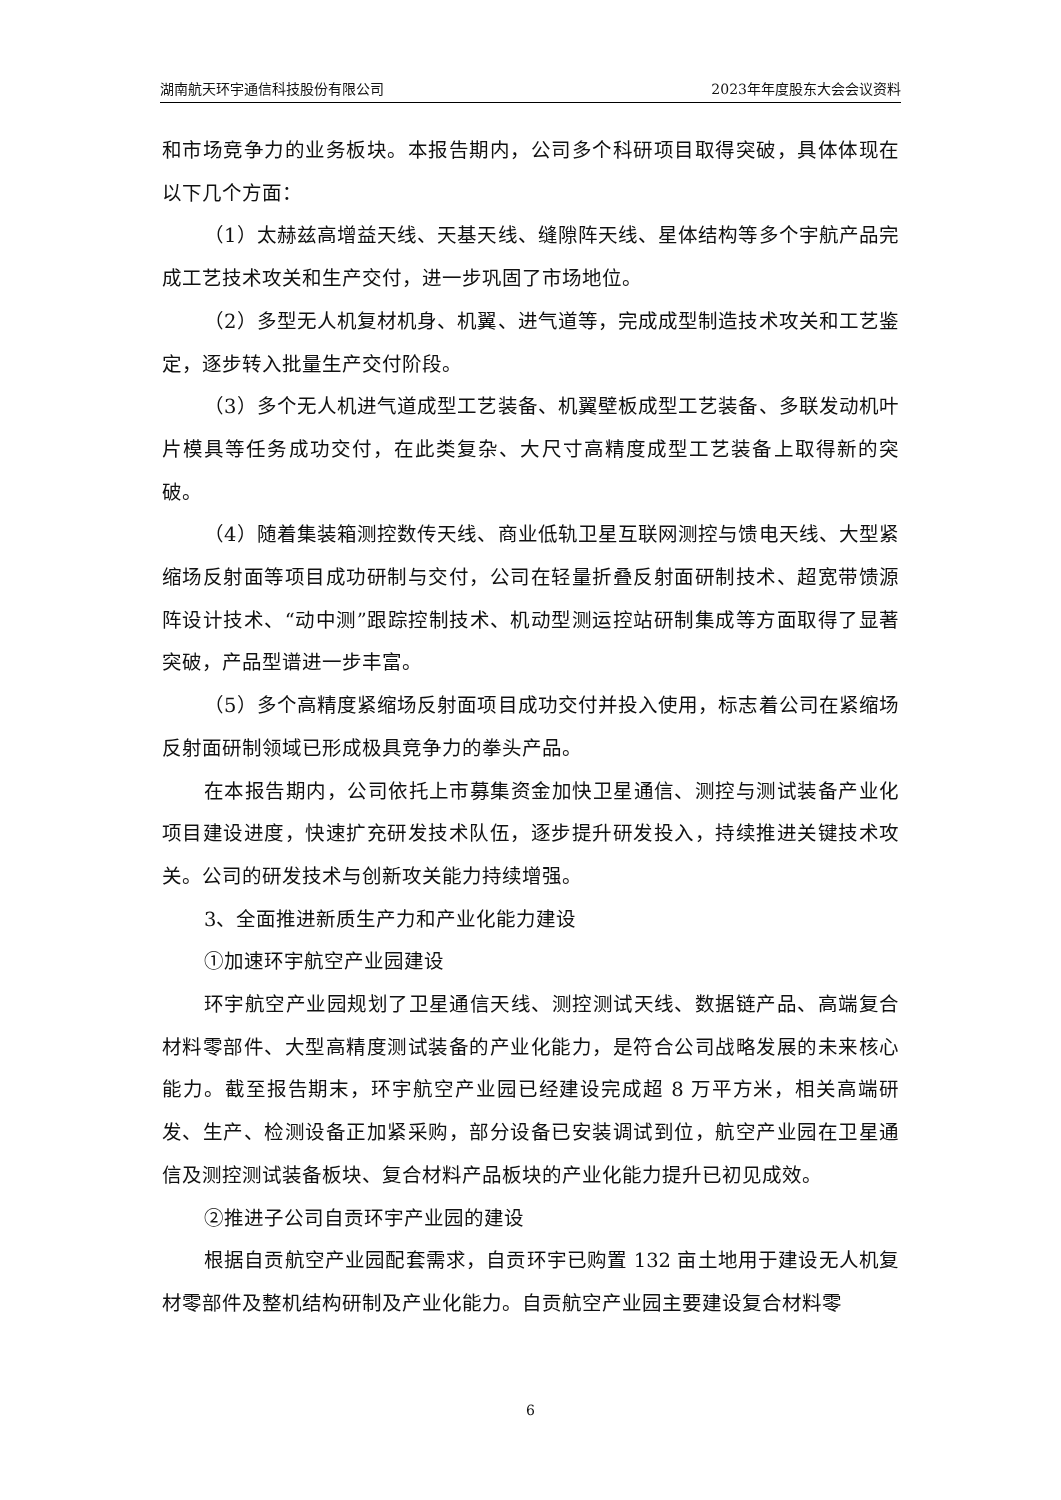湖南航天环宇通信科技股份有限公司 2023年年度股东大会会议资料
和市场竞争力的业务板块。本报告期内，公司多个科研项目取得突破，具体体现在以下几个方面：
（1）太赫兹高增益天线、天基天线、缝隙阵天线、星体结构等多个宇航产品完成工艺技术攻关和生产交付，进一步巩固了市场地位。
（2）多型无人机复材机身、机翼、进气道等，完成成型制造技术攻关和工艺鉴定，逐步转入批量生产交付阶段。
（3）多个无人机进气道成型工艺装备、机翼壁板成型工艺装备、多联发动机叶片模具等任务成功交付，在此类复杂、大尺寸高精度成型工艺装备上取得新的突破。
（4）随着集装箱测控数传天线、商业低轨卫星互联网测控与馈电天线、大型紧缩场反射面等项目成功研制与交付，公司在轻量折叠反射面研制技术、超宽带馈源阵设计技术、“动中测”跟踪控制技术、机动型测运控站研制集成等方面取得了显著突破，产品型谱进一步丰富。
（5）多个高精度紧缩场反射面项目成功交付并投入使用，标志着公司在紧缩场反射面研制领域已形成极具竞争力的拳头产品。
在本报告期内，公司依托上市募集资金加快卫星通信、测控与测试装备产业化项目建设进度，快速扩充研发技术队伍，逐步提升研发投入，持续推进关键技术攻关。公司的研发技术与创新攻关能力持续增强。
3、全面推进新质生产力和产业化能力建设
①加速环宇航空产业园建设
环宇航空产业园规划了卫星通信天线、测控测试天线、数据链产品、高端复合材料零部件、大型高精度测试装备的产业化能力，是符合公司战略发展的未来核心能力。截至报告期末，环宇航空产业园已经建设完成超 8 万平方米，相关高端研发、生产、检测设备正加紧采购，部分设备已安装调试到位，航空产业园在卫星通信及测控测试装备板块、复合材料产品板块的产业化能力提升已初见成效。
②推进子公司自贡环宇产业园的建设
根据自贡航空产业园配套需求，自贡环宇已购置 132 亩土地用于建设无人机复材零部件及整机结构研制及产业化能力。自贡航空产业园主要建设复合材料零
6